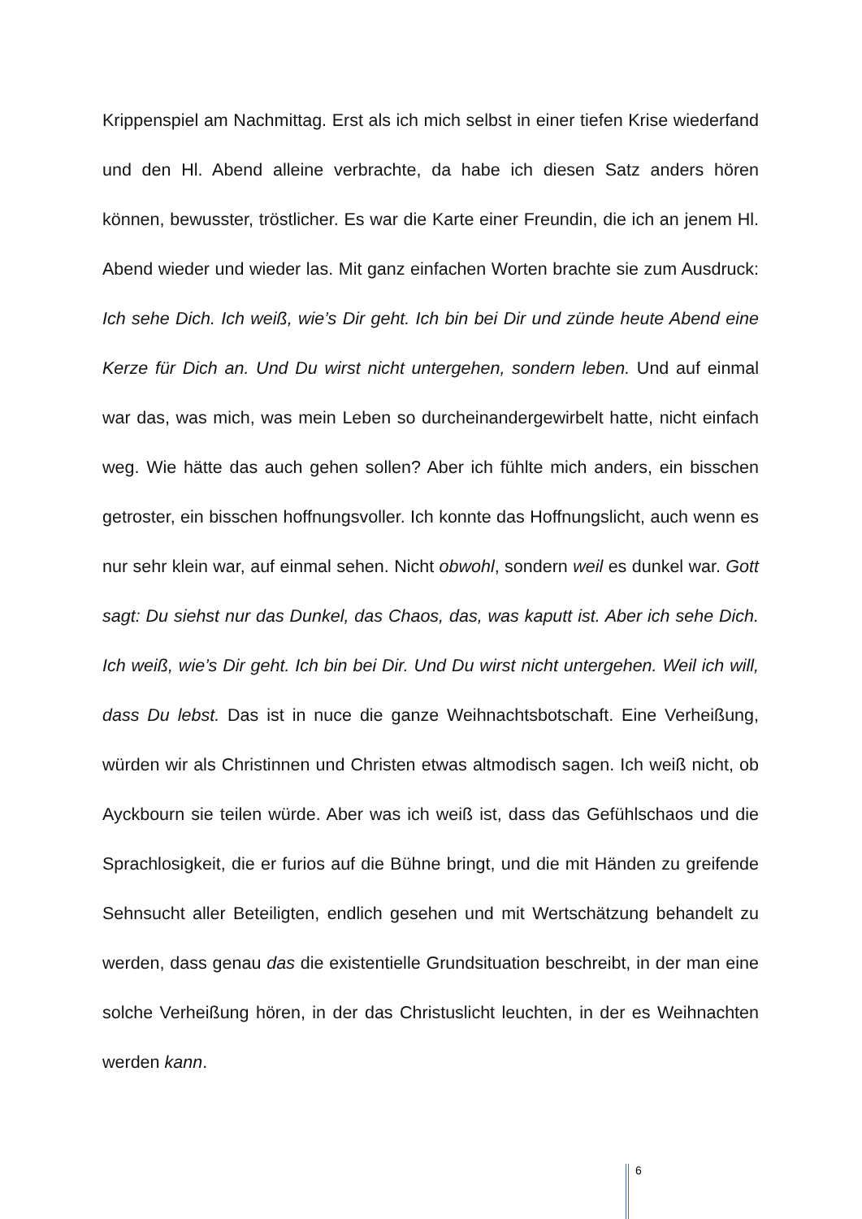Krippenspiel am Nachmittag. Erst als ich mich selbst in einer tiefen Krise wiederfand und den Hl. Abend alleine verbrachte, da habe ich diesen Satz anders hören können, bewusster, tröstlicher. Es war die Karte einer Freundin, die ich an jenem Hl. Abend wieder und wieder las. Mit ganz einfachen Worten brachte sie zum Ausdruck: Ich sehe Dich. Ich weiß, wie’s Dir geht. Ich bin bei Dir und zünde heute Abend eine Kerze für Dich an. Und Du wirst nicht untergehen, sondern leben. Und auf einmal war das, was mich, was mein Leben so durcheinandergewirbelt hatte, nicht einfach weg. Wie hätte das auch gehen sollen? Aber ich fühlte mich anders, ein bisschen getroster, ein bisschen hoffnungsvoller. Ich konnte das Hoffnungslicht, auch wenn es nur sehr klein war, auf einmal sehen. Nicht obwohl, sondern weil es dunkel war. Gott sagt: Du siehst nur das Dunkel, das Chaos, das, was kaputt ist. Aber ich sehe Dich. Ich weiß, wie’s Dir geht. Ich bin bei Dir. Und Du wirst nicht untergehen. Weil ich will, dass Du lebst. Das ist in nuce die ganze Weihnachtsbotschaft. Eine Verheißung, würden wir als Christinnen und Christen etwas altmodisch sagen. Ich weiß nicht, ob Ayckbourn sie teilen würde. Aber was ich weiß ist, dass das Gefühlschaos und die Sprachlosigkeit, die er furios auf die Bühne bringt, und die mit Händen zu greifende Sehnsucht aller Beteiligten, endlich gesehen und mit Wertschätzung behandelt zu werden, dass genau das die existentielle Grundsituation beschreibt, in der man eine solche Verheißung hören, in der das Christuslicht leuchten, in der es Weihnachten werden kann.
6